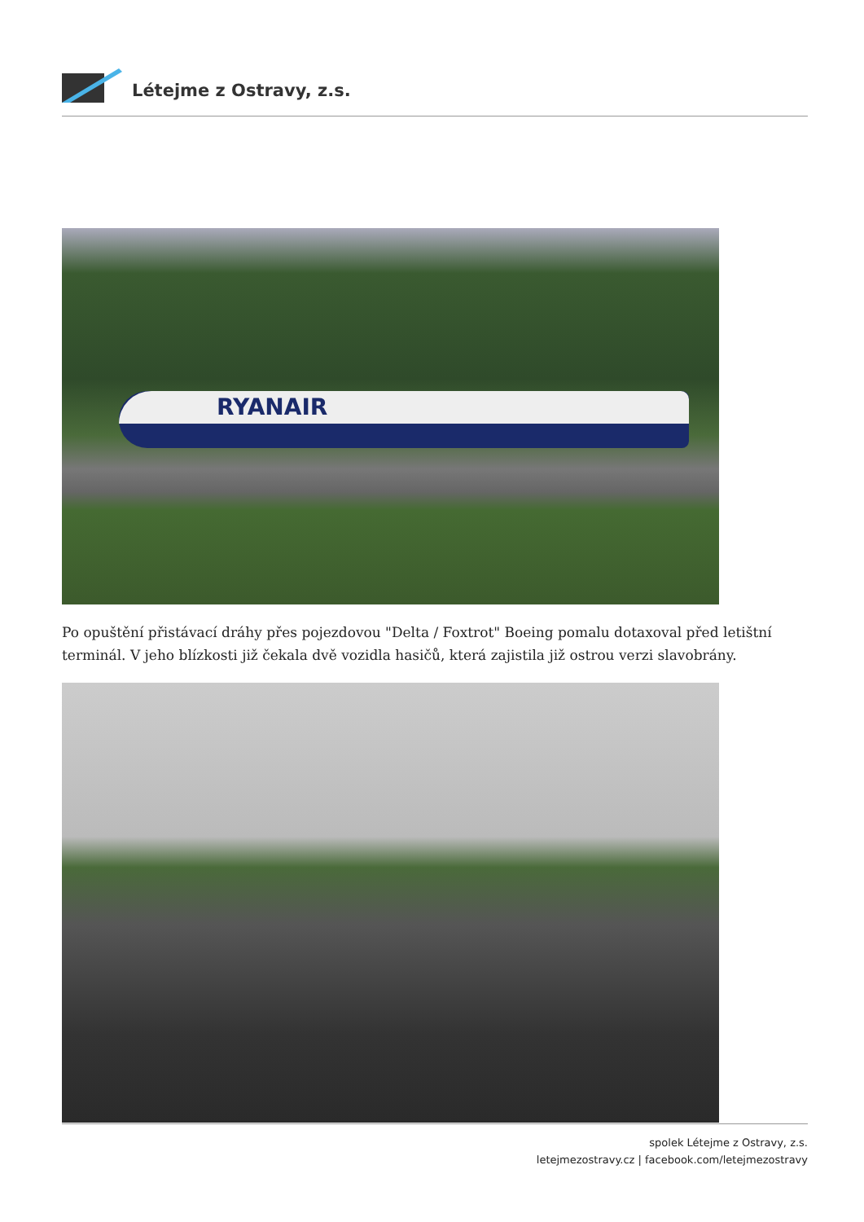Létejme z Ostravy, z.s.
RYANAIR
Po opuštění přistávací dráhy přes pojezdovou "Delta / Foxtrot" Boeing pomalu dotaxoval před letištní terminál. V jeho blízkosti již čekala dvě vozidla hasičů, která zajistila již ostrou verzi slavobrány.
spolek Létejme z Ostravy, z.s.
letejmezostravy.cz | facebook.com/letejmezostravy